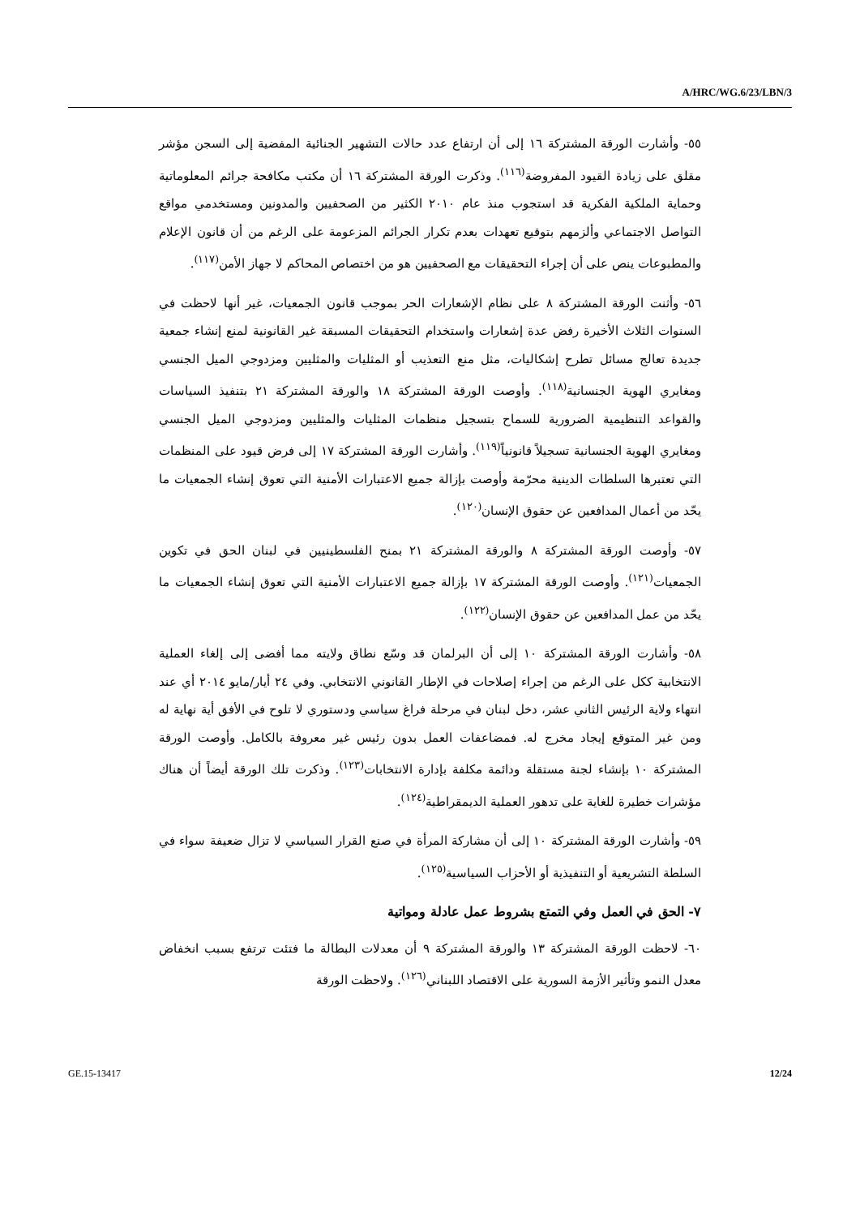A/HRC/WG.6/23/LBN/3
٥٥- وأشارت الورقة المشتركة ١٦ إلى أن ارتفاع عدد حالات التشهير الجنائية المفضية إلى السجن مؤشر مقلق على زيادة القيود المفروضة<sup>(١١٦)</sup>. وذكرت الورقة المشتركة ١٦ أن مكتب مكافحة جرائم المعلوماتية وحماية الملكية الفكرية قد استجوب منذ عام ٢٠١٠ الكثير من الصحفيين والمدونين ومستخدمي مواقع التواصل الاجتماعي وألزمهم بتوقيع تعهدات بعدم تكرار الجرائم المزعومة على الرغم من أن قانون الإعلام والمطبوعات ينص على أن إجراء التحقيقات مع الصحفيين هو من اختصاص المحاكم لا جهاز الأمن<sup>(١١٧)</sup>.
٥٦- وأثنت الورقة المشتركة ٨ على نظام الإشعارات الحر بموجب قانون الجمعيات، غير أنها لاحظت في السنوات الثلاث الأخيرة رفض عدة إشعارات واستخدام التحقيقات المسبقة غير القانونية لمنع إنشاء جمعية جديدة تعالج مسائل تطرح إشكاليات، مثل منع التعذيب أو المثليات والمثليين ومزدوجي الميل الجنسي ومغايري الهوية الجنسانية<sup>(١١٨)</sup>. وأوصت الورقة المشتركة ١٨ والورقة المشتركة ٢١ بتنفيذ السياسات والقواعد التنظيمية الضرورية للسماح بتسجيل منظمات المثليات والمثليين ومزدوجي الميل الجنسي ومغايري الهوية الجنسانية تسجيلاً قانونياً<sup>(١١٩)</sup>. وأشارت الورقة المشتركة ١٧ إلى فرض قيود على المنظمات التي تعتبرها السلطات الدينية محرّمة وأوصت بإزالة جميع الاعتبارات الأمنية التي تعوق إنشاء الجمعيات ما يحّد من أعمال المدافعين عن حقوق الإنسان<sup>(١٢٠)</sup>.
٥٧- وأوصت الورقة المشتركة ٨ والورقة المشتركة ٢١ بمنح الفلسطينيين في لبنان الحق في تكوين الجمعيات<sup>(١٢١)</sup>. وأوصت الورقة المشتركة ١٧ بإزالة جميع الاعتبارات الأمنية التي تعوق إنشاء الجمعيات ما يحّد من عمل المدافعين عن حقوق الإنسان<sup>(١٢٢)</sup>.
٥٨- وأشارت الورقة المشتركة ١٠ إلى أن البرلمان قد وسّع نطاق ولايته مما أفضى إلى إلغاء العملية الانتخابية ككل على الرغم من إجراء إصلاحات في الإطار القانوني الانتخابي. وفي ٢٤ أيار/مايو ٢٠١٤ أي عند انتهاء ولاية الرئيس الثاني عشر، دخل لبنان في مرحلة فراغ سياسي ودستوري لا تلوح في الأفق أية نهاية له ومن غير المتوقع إيجاد مخرج له. فمضاعفات العمل بدون رئيس غير معروفة بالكامل. وأوصت الورقة المشتركة ١٠ بإنشاء لجنة مستقلة ودائمة مكلفة بإدارة الانتخابات<sup>(١٢٣)</sup>. وذكرت تلك الورقة أيضاً أن هناك مؤشرات خطيرة للغاية على تدهور العملية الديمقراطية<sup>(١٢٤)</sup>.
٥٩- وأشارت الورقة المشتركة ١٠ إلى أن مشاركة المرأة في صنع القرار السياسي لا تزال ضعيفة سواء في السلطة التشريعية أو التنفيذية أو الأحزاب السياسية<sup>(١٢٥)</sup>.
٧- الحق في العمل وفي التمتع بشروط عمل عادلة ومواتية
٦٠- لاحظت الورقة المشتركة ١٣ والورقة المشتركة ٩ أن معدلات البطالة ما فتئت ترتفع بسبب انخفاض معدل النمو وتأثير الأزمة السورية على الاقتصاد اللبناني<sup>(١٢٦)</sup>. ولاحظت الورقة
GE.15-13417 12/24